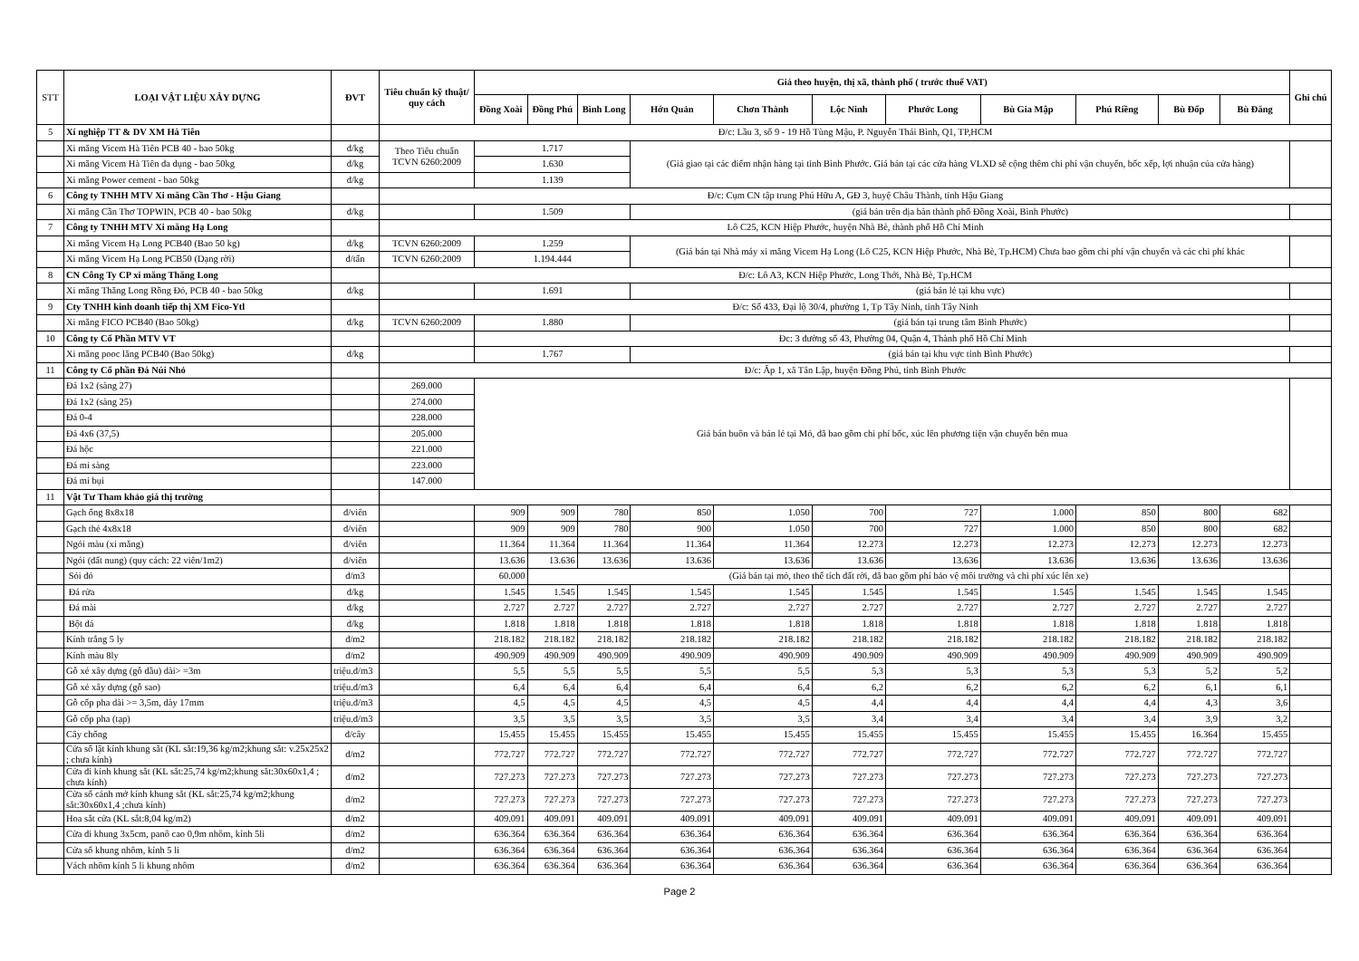| STT | LOẠI VẬT LIỆU XÂY DỰNG | ĐVT | Tiêu chuẩn kỹ thuật/ quy cách | Giá theo huyện, thị xã, thành phố ( trước thuế VAT) | | | | | | | | | | | Ghi chú |
| --- | --- | --- | --- | --- | --- | --- | --- | --- | --- | --- | --- | --- | --- | --- | --- |
| | | | | Đồng Xoài | Đồng Phú | Bình Long | Hớn Quản | Chơn Thành | Lộc Ninh | Phước Long | Bù Gia Mập | Phú Riềng | Bù Đốp | Bù Đăng | |
| 5 | Xí nghiệp TT & DV XM Hà Tiên | | Đ/c: Lầu 3, số 9 - 19 Hồ Tùng Mậu, P. Nguyễn Thái Bình, Q1, TP,HCM | | | | | | | | | | | | |
| | Xi măng Vicem Hà Tiên PCB 40 - bao 50kg | đ/kg | Theo Tiêu chuẩn TCVN 6260:2009 | 1.717 | | | (Giá giao tại các điểm nhận hàng tại tỉnh Bình Phước. Giá bán tại các cửa hàng VLXD sẽ cộng thêm chi phí vận chuyển, bốc xếp, lợi nhuận của cửa hàng) | | | | | | | | |
| | Xi măng Vicem Hà Tiên đa dụng - bao 50kg | đ/kg | | 1.630 | | | | | | | | | | | |
| | Xi măng Power cement - bao 50kg | đ/kg | | 1.139 | | | | | | | | | | | |
| 6 | Công ty TNHH MTV Xi măng Cần Thơ - Hậu Giang | | Đ/c: Cụm CN tập trung Phú Hữu A, GĐ 3, huyệ Châu Thành, tỉnh Hậu Giang | | | | | | | | | | | | |
| | Xi măng Cần Thơ TOPWIN, PCB 40 - bao 50kg | đ/kg | | 1.509 | | | (giá bán trên địa bàn thành phố Đồng Xoài, Bình Phước) | | | | | | | | |
| 7 | Công ty TNHH MTV Xi măng Hạ Long | | Lô C25, KCN Hiệp Phước, huyện Nhà Bè, thành phố Hồ Chí Minh | | | | | | | | | | | | |
| | Xi măng Vicem Hạ Long PCB40 (Bao 50 kg) | đ/kg | TCVN 6260:2009 | 1.259 | | | (Giá bán tại Nhà máy xi măng Vicem Hạ Long (Lô C25, KCN Hiệp Phước, Nhà Bè, Tp.HCM) Chưa bao gồm chi phí vận chuyển và các chi phí khác | | | | | | | | |
| | Xi măng Vicem Hạ Long PCB50 (Dạng rời) | đ/tấn | TCVN 6260:2009 | 1.194.444 | | | | | | | | | | | |
| 8 | CN Công Ty CP xi măng Thăng Long | | Đ/c: Lô A3, KCN Hiệp Phước, Long Thới, Nhà Bè, Tp.HCM | | | | | | | | | | | | |
| | Xi măng Thăng Long Rồng Đỏ, PCB 40 - bao 50kg | đ/kg | | 1.691 | | | (giá bán lẻ tại khu vực) | | | | | | | | |
| 9 | Cty TNHH kinh doanh tiếp thị XM Fico-Ytl | | Đ/c: Số 433, Đại lộ 30/4, phường 1, Tp Tây Ninh, tỉnh Tây Ninh | | | | | | | | | | | | |
| | Xi măng FICO PCB40 (Bao 50kg) | đ/kg | TCVN 6260:2009 | 1.880 | | | (giá bán tại trung tâm Bình Phước) | | | | | | | | |
| 10 | Công ty Cổ Phần MTV VT | | | Đc: 3 đường số 43, Phường 04, Quận 4, Thành phố Hồ Chí Minh | | | | | | | | | | | |
| | Xi măng pooc lăng PCB40 (Bao 50kg) | đ/kg | | 1.767 | | | (giá bán tại khu vực tỉnh Bình Phước) | | | | | | | | |
| 11 | Công ty Cổ phần Đá Núi Nhỏ | | Đ/c: Ấp 1, xã Tân Lập, huyện Đồng Phú, tỉnh Bình Phước | | | | | | | | | | | | |
| | Đá 1x2 (sàng 27) | | 269.000 | Giá bán buôn và bán lẻ tại Mỏ, đã bao gồm chi phí bốc, xúc lên phương tiện vận chuyển bên mua | | | | | | | | | | | |
| | Đá 1x2 (sàng 25) | | 274.000 | | | | | | | | | | | | |
| | Đá 0-4 | | 228.000 | | | | | | | | | | | | |
| | Đá 4x6 (37,5) | | 205.000 | | | | | | | | | | | | |
| | Đá hộc | | 221.000 | | | | | | | | | | | | |
| | Đá mi sàng | | 223.000 | | | | | | | | | | | | |
| | Đá mi bụi | | 147.000 | | | | | | | | | | | | |
| 11 | Vật Tư Tham khảo giá thị trường | | | | | | | | | | | | | | |
| | Gạch ống 8x8x18 | đ/viên | | 909 | 909 | 780 | 850 | 1.050 | 700 | 727 | 1.000 | 850 | 800 | 682 | |
| | Gạch thẻ 4x8x18 | đ/viên | | 909 | 909 | 780 | 900 | 1.050 | 700 | 727 | 1.000 | 850 | 800 | 682 | |
| | Ngói màu (xi măng) | đ/viên | | 11.364 | 11.364 | 11.364 | 11.364 | 11.364 | 12.273 | 12.273 | 12.273 | 12.273 | 12.273 | 12.273 | |
| | Ngói (đất nung) (quy cách: 22 viên/1m2) | đ/viên | | 13.636 | 13.636 | 13.636 | 13.636 | 13.636 | 13.636 | 13.636 | 13.636 | 13.636 | 13.636 | 13.636 | |
| | Sỏi đỏ | đ/m3 | | 60.000 | (Giá bán tại mỏ, theo thể tích đất rời, đã bao gồm phí bảo vệ môi trường và chi phí xúc lên xe) | | | | | | | | | | |
| | Đá rửa | đ/kg | | 1.545 | 1.545 | 1.545 | 1.545 | 1.545 | 1.545 | 1.545 | 1.545 | 1.545 | 1.545 | 1.545 | |
| | Đá mài | đ/kg | | 2.727 | 2.727 | 2.727 | 2.727 | 2.727 | 2.727 | 2.727 | 2.727 | 2.727 | 2.727 | 2.727 | |
| | Bột đá | đ/kg | | 1.818 | 1.818 | 1.818 | 1.818 | 1.818 | 1.818 | 1.818 | 1.818 | 1.818 | 1.818 | 1.818 | |
| | Kính trắng 5 ly | đ/m2 | | 218.182 | 218.182 | 218.182 | 218.182 | 218.182 | 218.182 | 218.182 | 218.182 | 218.182 | 218.182 | 218.182 | |
| | Kính màu 8ly | đ/m2 | | 490.909 | 490.909 | 490.909 | 490.909 | 490.909 | 490.909 | 490.909 | 490.909 | 490.909 | 490.909 | 490.909 | |
| | Gỗ xẻ xây dựng (gỗ dầu) dài> =3m | triệu.đ/m3 | | 5,5 | 5,5 | 5,5 | 5,5 | 5,5 | 5,3 | 5,3 | 5,3 | 5,3 | 5,2 | 5,2 | |
| | Gỗ xẻ xây dựng (gỗ sao) | triệu.đ/m3 | | 6,4 | 6,4 | 6,4 | 6,4 | 6,4 | 6,2 | 6,2 | 6,2 | 6,2 | 6,1 | 6,1 | |
| | Gỗ cốp pha dài >= 3,5m, dày 17mm | triệu.đ/m3 | | 4,5 | 4,5 | 4,5 | 4,5 | 4,5 | 4,4 | 4,4 | 4,4 | 4,4 | 4,3 | 3,6 | |
| | Gỗ cốp pha (tạp) | triệu.đ/m3 | | 3,5 | 3,5 | 3,5 | 3,5 | 3,5 | 3,4 | 3,4 | 3,4 | 3,4 | 3,9 | 3,2 | |
| | Cây chống | đ/cây | | 15.455 | 15.455 | 15.455 | 15.455 | 15.455 | 15.455 | 15.455 | 15.455 | 15.455 | 16.364 | 15.455 | |
| | Cửa sổ lật kính khung sắt (KL sắt:19,36 kg/m2;khung sắt: v.25x25x2 ; chưa kính) | đ/m2 | | 772.727 | 772.727 | 772.727 | 772.727 | 772.727 | 772.727 | 772.727 | 772.727 | 772.727 | 772.727 | 772.727 | |
| | Cửa đi kính khung sắt (KL sắt:25,74 kg/m2;khung sắt:30x60x1,4 ; chưa kính) | đ/m2 | | 727.273 | 727.273 | 727.273 | 727.273 | 727.273 | 727.273 | 727.273 | 727.273 | 727.273 | 727.273 | 727.273 | |
| | Cửa sổ cánh mở kính khung sắt (KL sắt:25,74 kg/m2;khung sắt:30x60x1,4 ;chưa kính) | đ/m2 | | 727.273 | 727.273 | 727.273 | 727.273 | 727.273 | 727.273 | 727.273 | 727.273 | 727.273 | 727.273 | 727.273 | |
| | Hoa sắt cửa (KL sắt:8,04 kg/m2) | đ/m2 | | 409.091 | 409.091 | 409.091 | 409.091 | 409.091 | 409.091 | 409.091 | 409.091 | 409.091 | 409.091 | 409.091 | |
| | Cửa đi khung 3x5cm, panô cao 0,9m nhôm, kính 5li | đ/m2 | | 636.364 | 636.364 | 636.364 | 636.364 | 636.364 | 636.364 | 636.364 | 636.364 | 636.364 | 636.364 | 636.364 | |
| | Cửa sổ khung nhôm, kính 5 li | đ/m2 | | 636.364 | 636.364 | 636.364 | 636.364 | 636.364 | 636.364 | 636.364 | 636.364 | 636.364 | 636.364 | 636.364 | |
| | Vách nhôm kính 5 li khung nhôm | đ/m2 | | 636.364 | 636.364 | 636.364 | 636.364 | 636.364 | 636.364 | 636.364 | 636.364 | 636.364 | 636.364 | 636.364 | |
Page 2